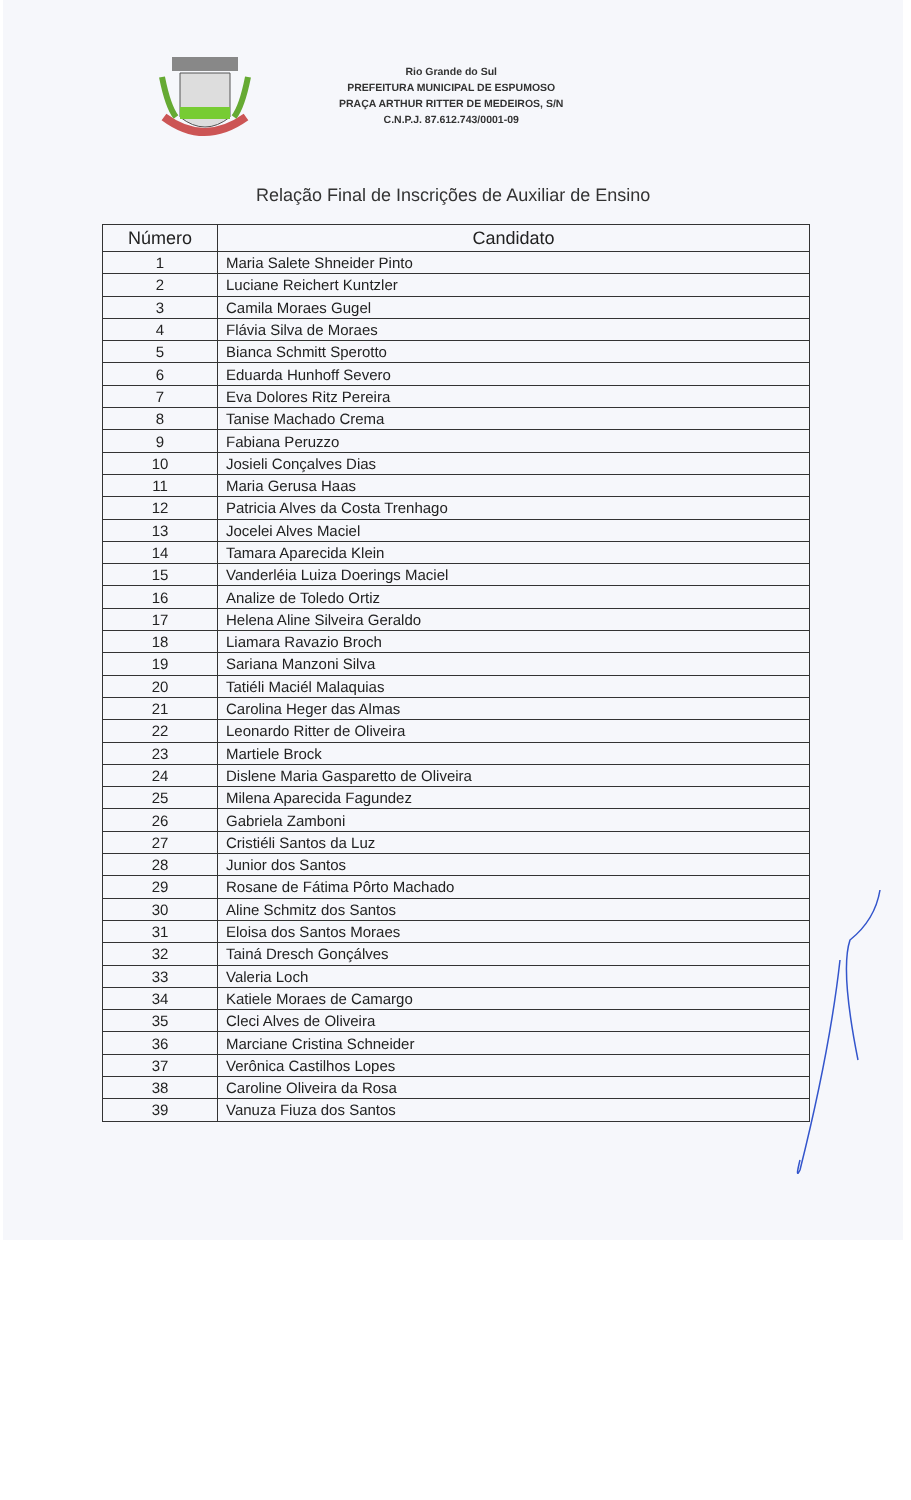Rio Grande do Sul
PREFEITURA MUNICIPAL DE ESPUMOSO
PRAÇA ARTHUR RITTER DE MEDEIROS, S/N
C.N.P.J. 87.612.743/0001-09
Relação Final de Inscrições de Auxiliar de Ensino
| Número | Candidato |
| --- | --- |
| 1 | Maria Salete Shneider Pinto |
| 2 | Luciane Reichert Kuntzler |
| 3 | Camila Moraes Gugel |
| 4 | Flávia Silva de Moraes |
| 5 | Bianca Schmitt Sperotto |
| 6 | Eduarda Hunhoff Severo |
| 7 | Eva Dolores Ritz Pereira |
| 8 | Tanise Machado Crema |
| 9 | Fabiana Peruzzo |
| 10 | Josieli Conçalves Dias |
| 11 | Maria Gerusa Haas |
| 12 | Patricia Alves da Costa Trenhago |
| 13 | Jocelei Alves Maciel |
| 14 | Tamara Aparecida Klein |
| 15 | Vanderléia Luiza Doerings Maciel |
| 16 | Analize de Toledo Ortiz |
| 17 | Helena Aline Silveira Geraldo |
| 18 | Liamara Ravazio Broch |
| 19 | Sariana Manzoni Silva |
| 20 | Tatiéli Maciél Malaquias |
| 21 | Carolina Heger das Almas |
| 22 | Leonardo Ritter de Oliveira |
| 23 | Martiele Brock |
| 24 | Dislene Maria Gasparetto de Oliveira |
| 25 | Milena Aparecida Fagundez |
| 26 | Gabriela Zamboni |
| 27 | Cristiéli Santos da Luz |
| 28 | Junior dos Santos |
| 29 | Rosane de Fátima Pôrto Machado |
| 30 | Aline Schmitz dos Santos |
| 31 | Eloisa dos Santos Moraes |
| 32 | Tainá Dresch Gonçálves |
| 33 | Valeria Loch |
| 34 | Katiele Moraes de Camargo |
| 35 | Cleci Alves de Oliveira |
| 36 | Marciane Cristina Schneider |
| 37 | Verônica Castilhos Lopes |
| 38 | Caroline Oliveira da Rosa |
| 39 | Vanuza Fiuza dos Santos |